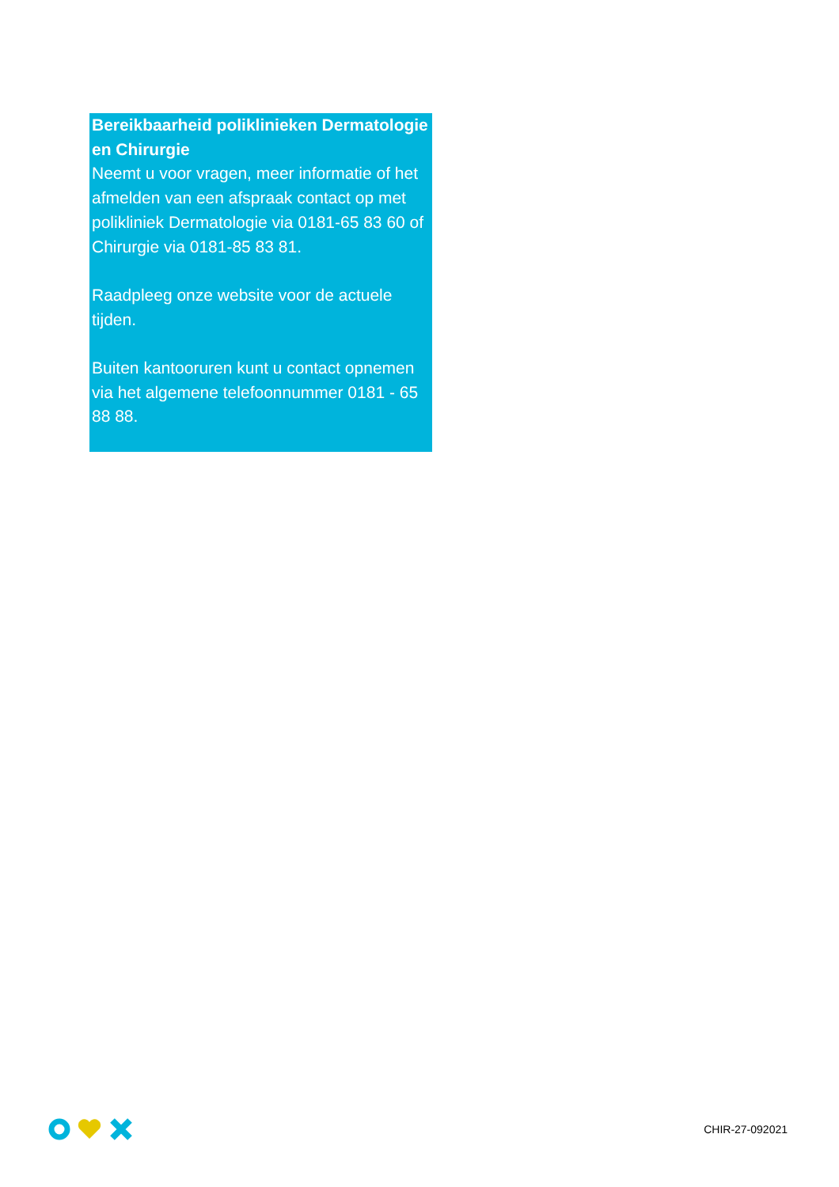Bereikbaarheid poliklinieken Dermatologie en Chirurgie
Neemt u voor vragen, meer informatie of het afmelden van een afspraak contact op met polikliniek Dermatologie via 0181-65 83 60 of Chirurgie via 0181-85 83 81.
Raadpleeg onze website voor de actuele tijden.
Buiten kantooruren kunt u contact opnemen via het algemene telefoonnummer 0181 - 65 88 88.
CHIR-27-092021